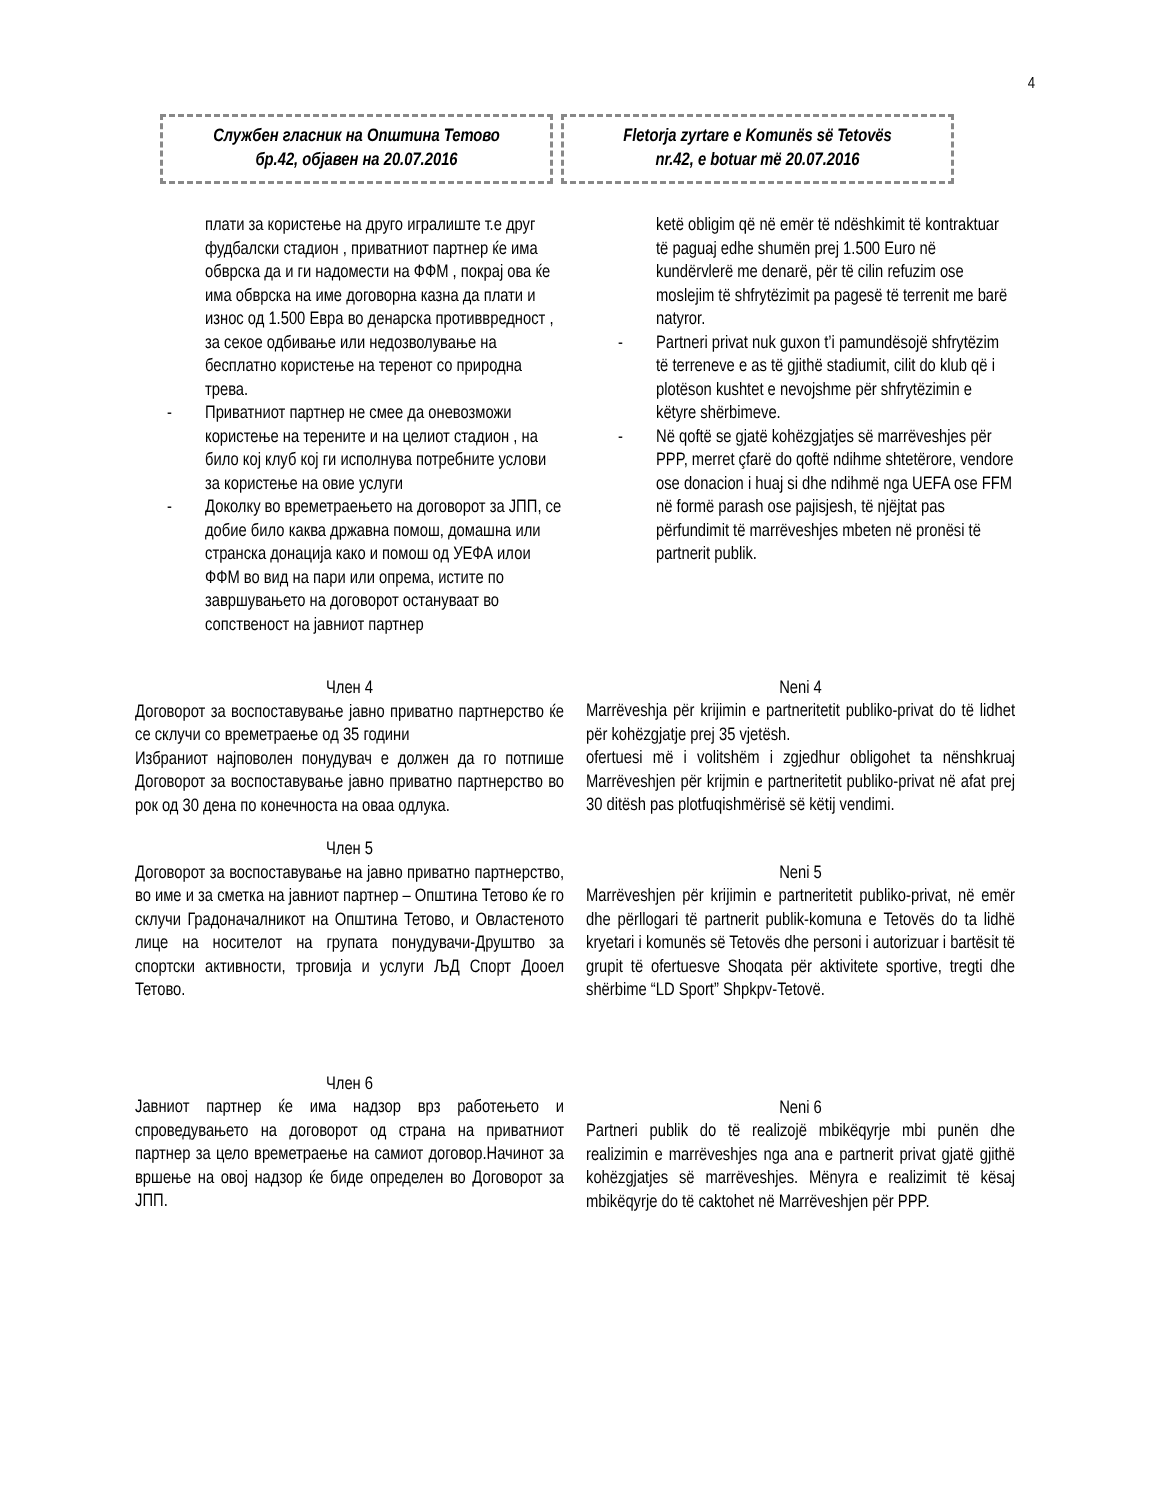4
Службен гласник на Општина Тетово
бр.42, објавен на 20.07.2016
Fletorja zyrtare e Komunës së Tetovës
nr.42, e botuar më 20.07.2016
плати за користење на друго игралиште т.е друг фудбалски стадион , приватниот партнер ќе има обврска да и ги надомести на ФФМ , покрај ова ќе има обврска на име договорна казна да плати и износ од 1.500 Евра во денарска противвредност , за секое одбивање или недозволување на бесплатно користење на теренот со природна трева.
- Приватниот партнер не смее да оневозможи користење на терените и на целиот стадион , на било кој клуб кој ги исполнува потребните услови за користење на овие услуги
- Доколку во времетраењето на договорот за ЈПП, се добие било каква државна помош, домашна или странска донација како и помош од УЕФА илои ФФМ во вид на пари или опрема, истите по завршувањето на договорот остануваат во сопственост на јавниот партнер
Член 4
Договорот за воспоставување јавно приватно партнерство ќе се склучи со времетраење од 35 години
Избраниот најповолен понудувач е должен да го потпише Договорот за воспоставување јавно приватно партнерство во рок од 30 дена по конечноста на оваа одлука.
Член 5
Договорот за воспоставување на јавно приватно партнерство, во име и за сметка на јавниот партнер – Општина Тетово ќе го склучи Градоначалникот на Општина Тетово, и Овластеното лице на носителот на групата понудувачи-Друштво за спортски активности, трговија и услуги ЉД Спорт Дооел Тетово.
Член 6
Јавниот партнер ќе има надзор врз работењето и спроведувањето на договорот од страна на приватниот партнер за цело времетраење на самиот договор.Начинот за вршење на овој надзор ќе биде определен во Договорот за ЈПП.
ketë obligim që në emër të ndëshkimit të kontraktuar të paguaj edhe shumën prej 1.500 Euro në kundërvlerë me denarë, për të cilin refuzim ose moslejim të shfrytëzimit pa pagesë të terrenit me barë natyror.
- Partneri privat nuk guxon t’i pamundësojë shfrytëzim të terreneve e as të gjithë stadiumit, cilit do klub që i plotëson kushtet e nevojshme për shfrytëzimin e këtyre shërbimeve.
- Në qoftë se gjatë kohëzgjatjes së marrëveshjes për PPP, merret çfarë do qoftë ndihme shtetërore, vendore ose donacion i huaj si dhe ndihmë nga UEFA ose FFM në formë parash ose pajisjesh, të njëjtat pas përfundimit të marrëveshjes mbeten në pronësi të partnerit publik.
Neni 4
Marrëveshja për krijimin e partneritetit publiko-privat do të lidhet për kohëzgjatje prej 35 vjetësh.
ofertuesi më i volitshëm i zgjedhur obligohet ta nënshkruaj Marrëveshjen për krijmin e partneritetit publiko-privat në afat prej 30 ditësh pas plotfuqishmërisë së këtij vendimi.
Neni 5
Marrëveshjen për krijimin e partneritetit publiko-privat, në emër dhe përllogari të partnerit publik-komuna e Tetovës do ta lidhë kryetari i komunës së Tetovës dhe personi i autorizuar i bartësit të grupit të ofertuesve Shoqata për aktivitete sportive, tregti dhe shërbime “LD Sport” Shpkpv-Tetovë.
Neni 6
Partneri publik do të realizojë mbikëqyrje mbi punën dhe realizimin e marrëveshjes nga ana e partnerit privat gjatë gjithë kohëzgjatjes së marrëveshjes. Mënyra e realizimit të kësaj mbikëqyrje do të caktohet në Marrëveshjen për PPP.